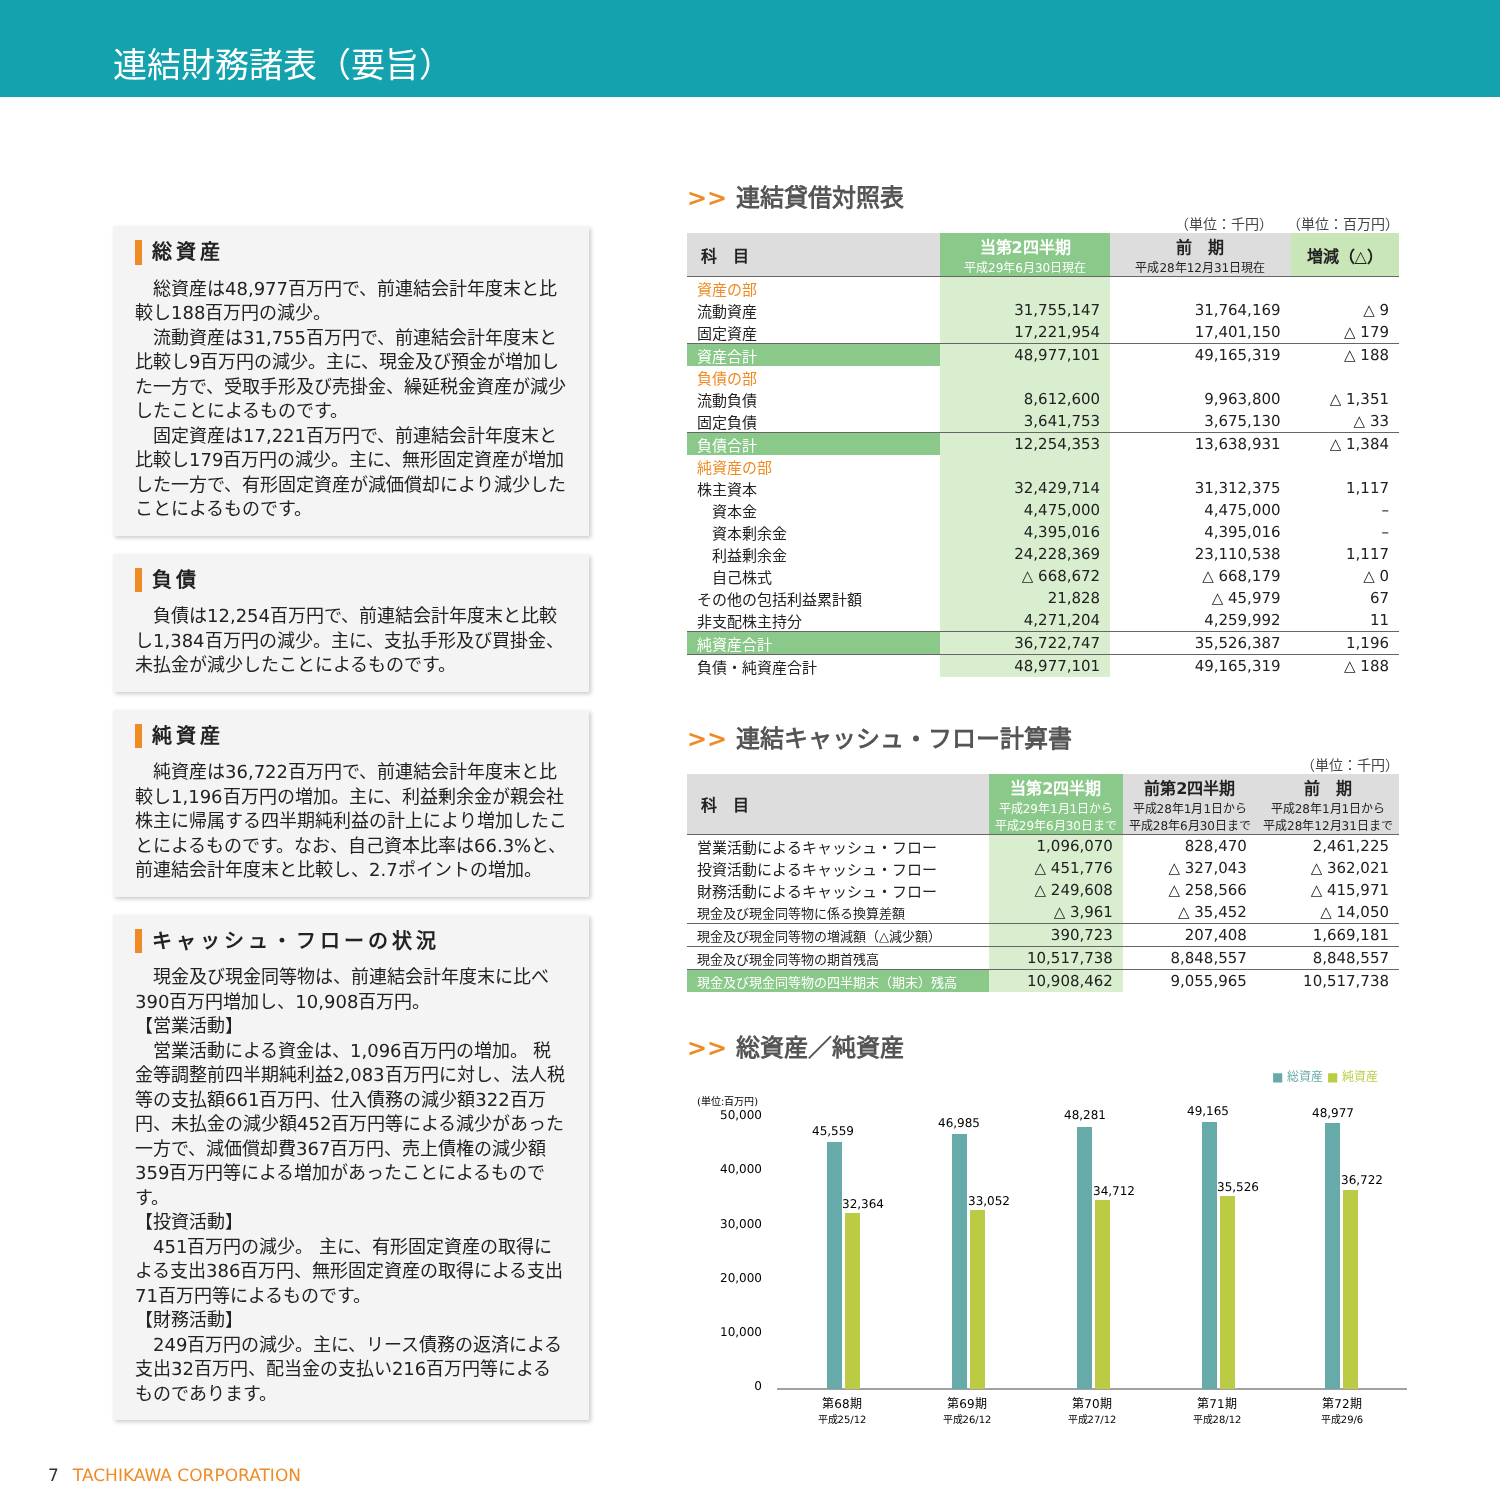連結財務諸表（要旨）
総資産
総資産は48,977百万円で、前連結会計年度末と比較し188百万円の減少。
流動資産は31,755百万円で、前連結会計年度末と比較し9百万円の減少。主に、現金及び預金が増加した一方で、受取手形及び売掛金、繰延税金資産が減少したことによるものです。
固定資産は17,221百万円で、前連結会計年度末と比較し179百万円の減少。主に、無形固定資産が増加した一方で、有形固定資産が減価償却により減少したことによるものです。
負債
負債は12,254百万円で、前連結会計年度末と比較し1,384百万円の減少。主に、支払手形及び買掛金、未払金が減少したことによるものです。
純資産
純資産は36,722百万円で、前連結会計年度末と比較し1,196百万円の増加。主に、利益剰余金が親会社株主に帰属する四半期純利益の計上により増加したことによるものです。なお、自己資本比率は66.3%と、前連結会計年度末と比較し、2.7ポイントの増加。
キャッシュ・フローの状況
現金及び現金同等物は、前連結会計年度末に比べ390百万円増加し、10,908百万円。
【営業活動】
営業活動による資金は、1,096百万円の増加。 税金等調整前四半期純利益2,083百万円に対し、法人税等の支払額661百万円、仕入債務の減少額322百万円、未払金の減少額452百万円等による減少があった一方で、減価償却費367百万円、売上債権の減少額359百万円等による増加があったことによるものです。
【投資活動】
451百万円の減少。 主に、有形固定資産の取得による支出386百万円、無形固定資産の取得による支出71百万円等によるものです。
【財務活動】
249百万円の減少。主に、リース債務の返済による支出32百万円、配当金の支払い216百万円等によるものであります。
>> 連結貸借対照表
（単位：千円）　　（単位：百万円）
| 科 目 | 当第2四半期 平成29年6月30日現在 | 前 期 平成28年12月31日現在 | 増減（△） |
| --- | --- | --- | --- |
| 資産の部 | | | |
| 流動資産 | 31,755,147 | 31,764,169 | △ 9 |
| 固定資産 | 17,221,954 | 17,401,150 | △ 179 |
| 資産合計 | 48,977,101 | 49,165,319 | △ 188 |
| 負債の部 | | | |
| 流動負債 | 8,612,600 | 9,963,800 | △ 1,351 |
| 固定負債 | 3,641,753 | 3,675,130 | △ 33 |
| 負債合計 | 12,254,353 | 13,638,931 | △ 1,384 |
| 純資産の部 | | | |
| 株主資本 | 32,429,714 | 31,312,375 | 1,117 |
| 資本金 | 4,475,000 | 4,475,000 | – |
| 資本剰余金 | 4,395,016 | 4,395,016 | – |
| 利益剰余金 | 24,228,369 | 23,110,538 | 1,117 |
| 自己株式 | △ 668,672 | △ 668,179 | △ 0 |
| その他の包括利益累計額 | 21,828 | △ 45,979 | 67 |
| 非支配株主持分 | 4,271,204 | 4,259,992 | 11 |
| 純資産合計 | 36,722,747 | 35,526,387 | 1,196 |
| 負債・純資産合計 | 48,977,101 | 49,165,319 | △ 188 |
>> 連結キャッシュ・フロー計算書
（単位：千円）
| 科 目 | 当第2四半期 平成29年1月1日から 平成29年6月30日まで | 前第2四半期 平成28年1月1日から 平成28年6月30日まで | 前 期 平成28年1月1日から 平成28年12月31日まで |
| --- | --- | --- | --- |
| 営業活動によるキャッシュ・フロー | 1,096,070 | 828,470 | 2,461,225 |
| 投資活動によるキャッシュ・フロー | △ 451,776 | △ 327,043 | △ 362,021 |
| 財務活動によるキャッシュ・フロー | △ 249,608 | △ 258,566 | △ 415,971 |
| 現金及び現金同等物に係る換算差額 | △ 3,961 | △ 35,452 | △ 14,050 |
| 現金及び現金同等物の増減額（△減少額） | 390,723 | 207,408 | 1,669,181 |
| 現金及び現金同等物の期首残高 | 10,517,738 | 8,848,557 | 8,848,557 |
| 現金及び現金同等物の四半期末（期末）残高 | 10,908,462 | 9,055,965 | 10,517,738 |
>> 総資産／純資産
■ 総資産 ■ 純資産
(単位:百万円)
50,000
40,000
30,000
20,000
10,000
0
45,559
32,364
46,985
33,052
48,281
34,712
49,165
35,526
48,977
36,722
第68期
第69期
第70期
第71期
第72期
平成25/12
平成26/12
平成27/12
平成28/12
平成29/6
7 TACHIKAWA CORPORATION